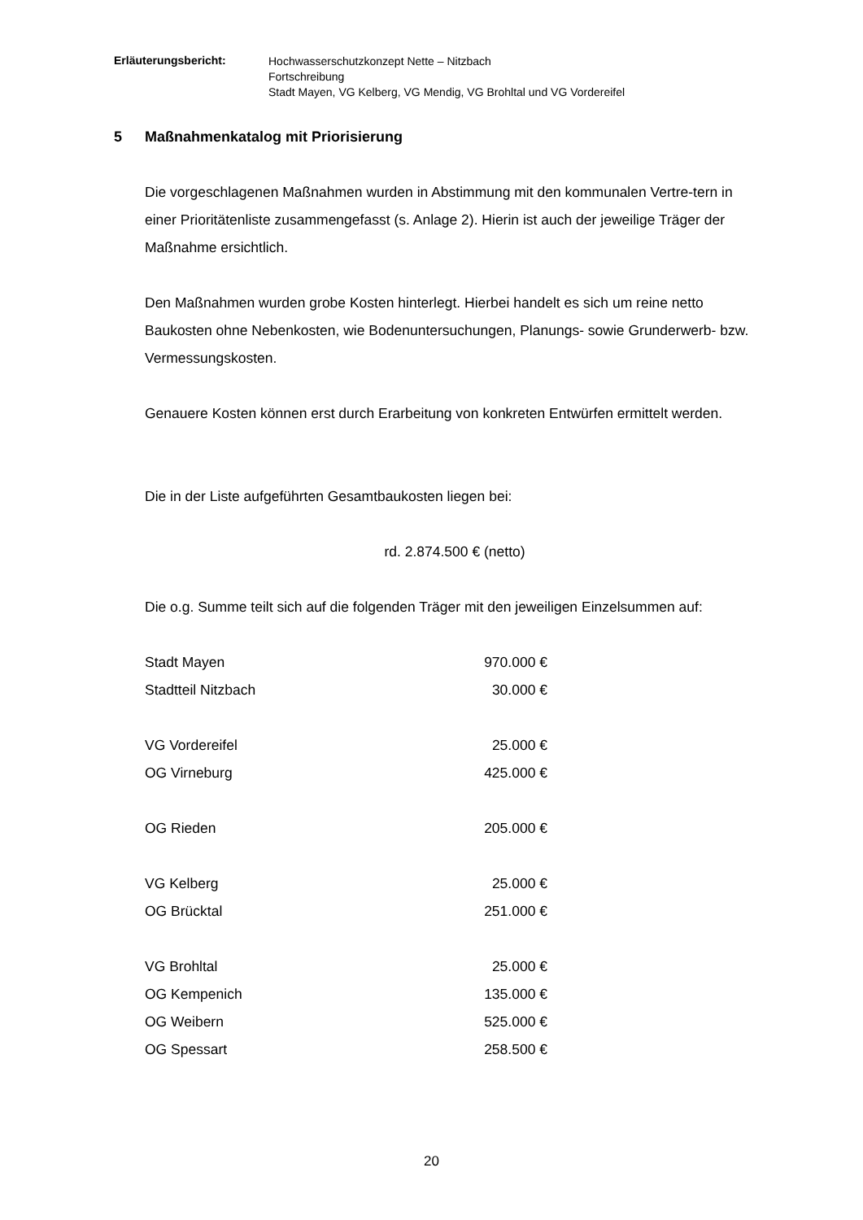Erläuterungsbericht:
Hochwasserschutzkonzept Nette – Nitzbach
Fortschreibung
Stadt Mayen, VG Kelberg, VG Mendig, VG Brohltal und VG Vordereifel
5 Maßnahmenkatalog mit Priorisierung
Die vorgeschlagenen Maßnahmen wurden in Abstimmung mit den kommunalen Vertre-tern in einer Prioritätenliste zusammengefasst (s. Anlage 2). Hierin ist auch der jeweilige Träger der Maßnahme ersichtlich.
Den Maßnahmen wurden grobe Kosten hinterlegt. Hierbei handelt es sich um reine netto Baukosten ohne Nebenkosten, wie Bodenuntersuchungen, Planungs- sowie Grunderwerb- bzw. Vermessungskosten.
Genauere Kosten können erst durch Erarbeitung von konkreten Entwürfen ermittelt werden.
Die in der Liste aufgeführten Gesamtbaukosten liegen bei:
rd. 2.874.500 € (netto)
Die o.g. Summe teilt sich auf die folgenden Träger mit den jeweiligen Einzelsummen auf:
| Stadt Mayen | 970.000 € |
| Stadtteil Nitzbach | 30.000 € |
| VG Vordereifel | 25.000 € |
| OG Virneburg | 425.000 € |
| OG Rieden | 205.000 € |
| VG Kelberg | 25.000 € |
| OG Brücktal | 251.000 € |
| VG Brohltal | 25.000 € |
| OG Kempenich | 135.000 € |
| OG Weibern | 525.000 € |
| OG Spessart | 258.500 € |
20